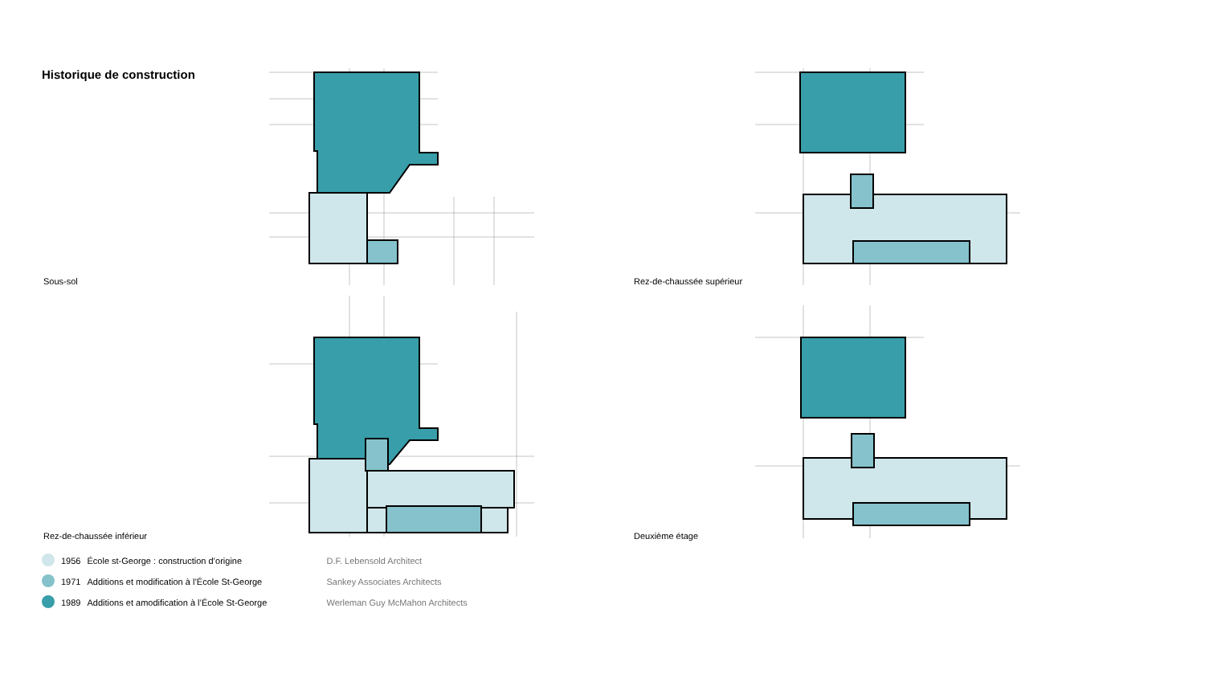Historique de construction
Sous-sol Rez-de-chaussée supérieur
Rez-de-chaussée inférieur Deuxième étage
| | 1956 | École st-George : construction d’origine | D.F. Lebensold Architect |
| | 1971 | Additions et modification à l’École St-George | Sankey Associates Architects |
| | 1989 | Additions et amodification à l’École St-George | Werleman Guy McMahon Architects |